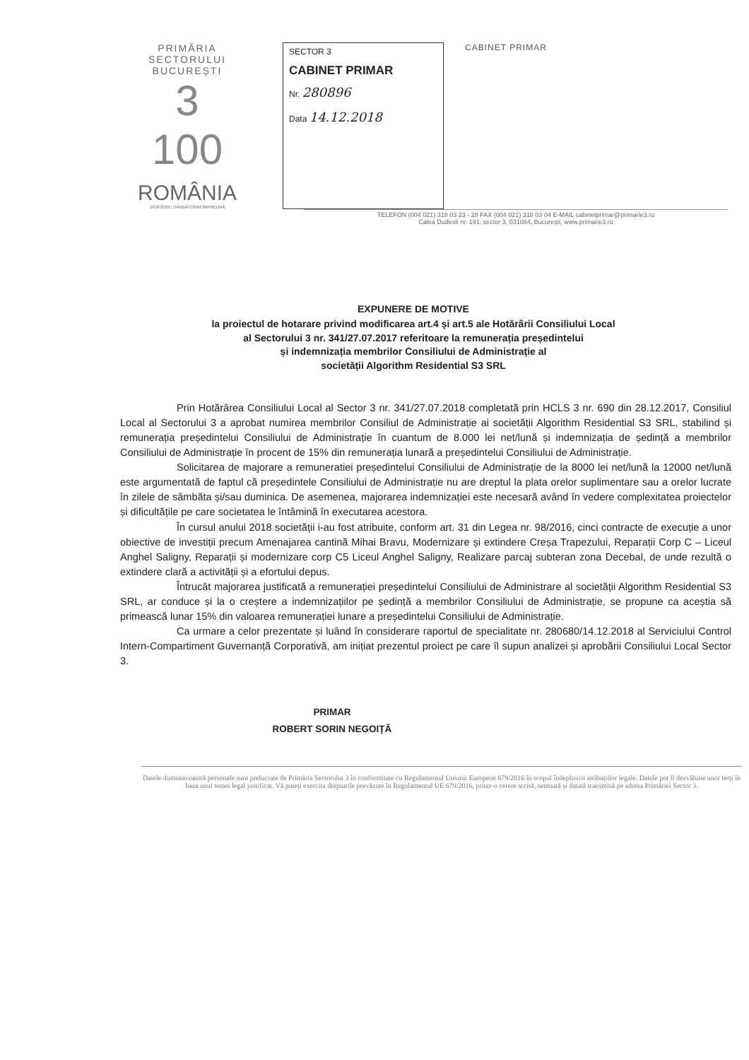PRIMĂRIA
SECTORULUI
BUCUREȘTI
3
100
ROMÂNIA
1918-2018 | SĂRBĂTORIM ÎMPREUNĂ
SECTOR 3
CABINET PRIMAR
Nr. 280896
Data 14.12.2018
CABINET PRIMAR
TELEFON (004 021) 318 03 23 - 28 FAX (004 021) 318 03 04 E-MAIL cabinetprimar@primarie3.ro
Calea Dudesti nr. 191, sector 3, 031084, București, www.primarie3.ro
EXPUNERE DE MOTIVE
la proiectul de hotarare privind modificarea art.4 și art.5 ale Hotărârii Consiliului Local
al Sectorului 3 nr. 341/27.07.2017 referitoare la remunerația președintelui
și indemnizația membrilor Consiliului de Administrație al
societății Algorithm Residential S3 SRL
Prin Hotărârea Consiliului Local al Sector 3 nr. 341/27.07.2018 completată prin HCLS 3 nr. 690 din 28.12.2017, Consiliul Local al Sectorului 3 a aprobat numirea membrilor Consiliul de Administrație ai societății Algorithm Residential S3 SRL, stabilind și remunerația președintelui Consiliului de Administrație în cuantum de 8.000 lei net/lună și indemnizația de ședință a membrilor Consiliului de Administrație în procent de 15% din remunerația lunară a președintelui Consiliului de Administrație.
Solicitarea de majorare a remuneratiei președintelui Consiliului de Administrație de la 8000 lei net/lună la 12000 net/lună este argumentată de faptul că președintele Consiliului de Administrație nu are dreptul la plata orelor suplimentare sau a orelor lucrate în zilele de sâmbăta și/sau duminica. De asemenea, majorarea indemnizației este necesară având în vedere complexitatea proiectelor și dificultățile pe care societatea le întâmină în executarea acestora.
În cursul anului 2018 societății i-au fost atribuite, conform art. 31 din Legea nr. 98/2016, cinci contracte de execuție a unor obiective de investiții precum Amenajarea cantină Mihai Bravu, Modernizare și extindere Creșa Trapezului, Reparații Corp C – Liceul Anghel Saligny, Reparații și modernizare corp C5 Liceul Anghel Saligny, Realizare parcaj subteran zona Decebal, de unde rezultă o extindere clară a activității și a efortului depus.
Întrucât majorarea justificată a remunerației președintelui Consiliului de Administrare al societății Algorithm Residential S3 SRL, ar conduce și la o creștere a indemnizațiilor pe ședință a membrilor Consiliului de Administrație, se propune ca aceștia să primească lunar 15% din valoarea remunerației lunare a președintelui Consiliului de Administrație.
Ca urmare a celor prezentate și luând în considerare raportul de specialitate nr. 280680/14.12.2018 al Serviciului Control Intern-Compartiment Guvernanță Corporativă, am inițiat prezentul proiect pe care îl supun analizei și aprobării Consiliului Local Sector 3.
PRIMAR
ROBERT SORIN NEGOIȚĂ
Datele dumneavoastră personale sunt prelucrate de Primăria Sectorului 3 în conformitate cu Regulamentul Uniunii Europene 679/2016 în scopul îndeplinirii atribuțiilor legale. Datele pot fi dezvăluite unor terți în baza unui temei legal justificat. Vă puteți exercita drepturile prevăzute în Regulamentul UE 679/2016, printr-o cerere scrisă, semnată și datată transmisă pe adresa Primăriei Sector 3.